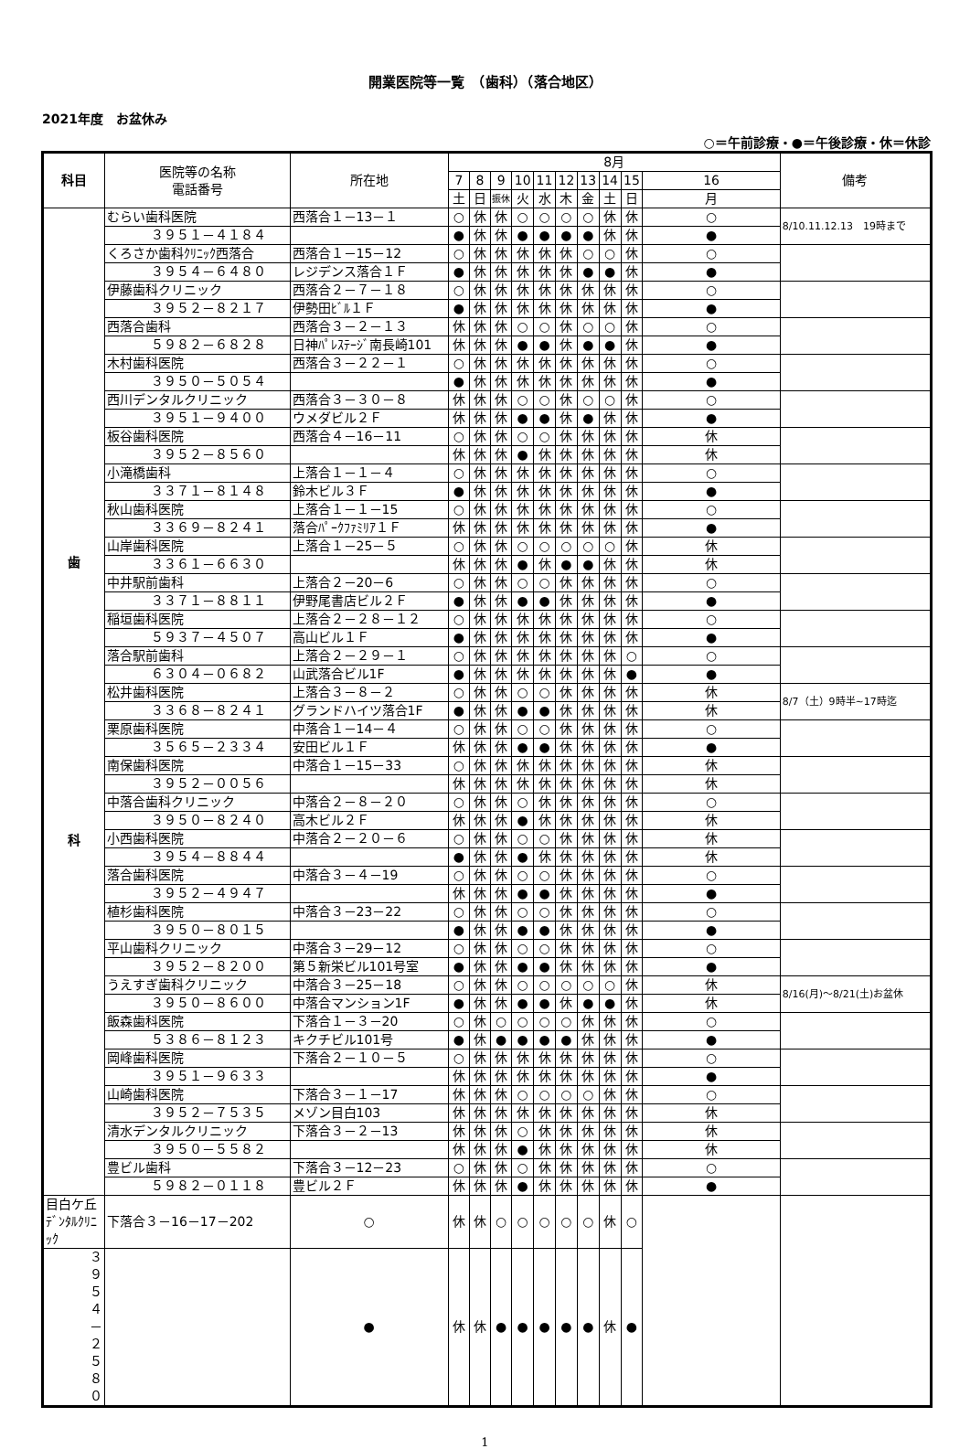開業医院等一覧　（歯科）（落合地区）
2021年度　お盆休み
○＝午前診療・●＝午後診療・休＝休診
| 科目 | 医院等の名称 電話番号 | 所在地 | 8月 | | | | | | | | | | 備考 |
| --- | --- | --- | --- | --- | --- | --- | --- | --- | --- | --- | --- | --- | --- |
| | | | 7 | 8 | 9 | 10 | 11 | 12 | 13 | 14 | 15 | 16 | |
| | | | 土 | 日 | 振休 | 火 | 水 | 木 | 金 | 土 | 日 | 月 | |
| 歯 科 | むらい歯科医院 | 西落合１－13－１ | ○ | 休 | 休 | ○ | ○ | ○ | ○ | 休 | 休 | ○ | 8/10.11.12.13 19時まで |
| | ３９５１－４１８４ | | ● | 休 | 休 | ● | ● | ● | ● | 休 | 休 | ● | |
| | くろさか歯科ｸﾘﾆｯｸ西落合 | 西落合１－15－12 | ○ | 休 | 休 | 休 | 休 | 休 | ○ | ○ | 休 | ○ | |
| | ３９５４－６４８０ | レジデンス落合１Ｆ | ● | 休 | 休 | 休 | 休 | 休 | ● | ● | 休 | ● | |
| | 伊藤歯科クリニック | 西落合２－７－１８ | ○ | 休 | 休 | 休 | 休 | 休 | 休 | 休 | 休 | ○ | |
| | ３９５２－８２１７ | 伊勢田ﾋﾞﾙ１Ｆ | ● | 休 | 休 | 休 | 休 | 休 | 休 | 休 | 休 | ● | |
| | 西落合歯科 | 西落合３－２－１３ | 休 | 休 | 休 | ○ | ○ | 休 | ○ | ○ | 休 | ○ | |
| | ５９８２－６８２８ | 日神ﾊﾟﾚｽﾃｰｼﾞ南長崎101 | 休 | 休 | 休 | ● | ● | 休 | ● | ● | 休 | ● | |
| | 木村歯科医院 | 西落合３－２２－１ | ○ | 休 | 休 | 休 | 休 | 休 | 休 | 休 | 休 | ○ | |
| | ３９５０－５０５４ | | ● | 休 | 休 | 休 | 休 | 休 | 休 | 休 | 休 | ● | |
| | 西川デンタルクリニック | 西落合３－３０－８ | 休 | 休 | 休 | ○ | ○ | 休 | ○ | ○ | 休 | ○ | |
| | ３９５１－９４００ | ウメダビル２Ｆ | 休 | 休 | 休 | ● | ● | 休 | ● | 休 | 休 | ● | |
| | 板谷歯科医院 | 西落合４－16－11 | ○ | 休 | 休 | ○ | ○ | 休 | 休 | 休 | 休 | 休 | |
| | ３９５２－８５６０ | | 休 | 休 | 休 | ● | 休 | 休 | 休 | 休 | 休 | 休 | |
| | 小滝橋歯科 | 上落合１－１－４ | ○ | 休 | 休 | 休 | 休 | 休 | 休 | 休 | 休 | ○ | |
| | ３３７１－８１４８ | 鈴木ビル３Ｆ | ● | 休 | 休 | 休 | 休 | 休 | 休 | 休 | 休 | ● | |
| | 秋山歯科医院 | 上落合１－１－15 | ○ | 休 | 休 | 休 | 休 | 休 | 休 | 休 | 休 | ○ | |
| | ３３６９－８２４１ | 落合ﾊﾟｰｸﾌｧﾐﾘｱ１Ｆ | 休 | 休 | 休 | 休 | 休 | 休 | 休 | 休 | 休 | ● | |
| | 山岸歯科医院 | 上落合１－25－５ | ○ | 休 | 休 | ○ | ○ | ○ | ○ | ○ | 休 | 休 | |
| | ３３６１－６６３０ | | 休 | 休 | 休 | ● | 休 | ● | ● | 休 | 休 | 休 | |
| | 中井駅前歯科 | 上落合２－20－6 | ○ | 休 | 休 | ○ | ○ | 休 | 休 | 休 | 休 | ○ | |
| | ３３７１－８８１１ | 伊野尾書店ビル２Ｆ | ● | 休 | 休 | ● | ● | 休 | 休 | 休 | 休 | ● | |
| | 稲垣歯科医院 | 上落合２－２８－１２ | ○ | 休 | 休 | 休 | 休 | 休 | 休 | 休 | 休 | ○ | |
| | ５９３７－４５０７ | 高山ビル１Ｆ | ● | 休 | 休 | 休 | 休 | 休 | 休 | 休 | 休 | ● | |
| | 落合駅前歯科 | 上落合２－２９－１ | ○ | 休 | 休 | 休 | 休 | 休 | 休 | 休 | ○ | ○ | |
| | ６３０４－０６８２ | 山武落合ビル1F | ● | 休 | 休 | 休 | 休 | 休 | 休 | 休 | ● | ● | |
| | 松井歯科医院 | 上落合３－８－２ | ○ | 休 | 休 | ○ | ○ | 休 | 休 | 休 | 休 | 休 | 8/7（土）9時半~17時迄 |
| | ３３６８－８２４１ | グランドハイツ落合1F | ● | 休 | 休 | ● | ● | 休 | 休 | 休 | 休 | 休 | |
| | 栗原歯科医院 | 中落合１－14－４ | ○ | 休 | 休 | ○ | ○ | 休 | 休 | 休 | 休 | ○ | |
| | ３５６５－２３３４ | 安田ビル１Ｆ | 休 | 休 | 休 | ● | ● | 休 | 休 | 休 | 休 | ● | |
| | 南保歯科医院 | 中落合１－15－33 | ○ | 休 | 休 | 休 | 休 | 休 | 休 | 休 | 休 | 休 | |
| | ３９５２－００５６ | | 休 | 休 | 休 | 休 | 休 | 休 | 休 | 休 | 休 | 休 | |
| | 中落合歯科クリニック | 中落合２－８－２０ | ○ | 休 | 休 | ○ | 休 | 休 | 休 | 休 | 休 | ○ | |
| | ３９５０－８２４０ | 高木ビル２Ｆ | 休 | 休 | 休 | ● | 休 | 休 | 休 | 休 | 休 | 休 | |
| | 小西歯科医院 | 中落合２－２０－６ | ○ | 休 | 休 | ○ | ○ | 休 | 休 | 休 | 休 | 休 | |
| | ３９５４－８８４４ | | ● | 休 | 休 | ● | 休 | 休 | 休 | 休 | 休 | 休 | |
| | 落合歯科医院 | 中落合３－４－19 | ○ | 休 | 休 | ○ | ○ | 休 | 休 | 休 | 休 | ○ | |
| | ３９５２－４９４７ | | 休 | 休 | 休 | ● | ● | 休 | 休 | 休 | 休 | ● | |
| | 植杉歯科医院 | 中落合３－23－22 | ○ | 休 | 休 | ○ | ○ | 休 | 休 | 休 | 休 | ○ | |
| | ３９５０－８０１５ | | ● | 休 | 休 | ● | ● | 休 | 休 | 休 | 休 | ● | |
| | 平山歯科クリニック | 中落合３－29－12 | ○ | 休 | 休 | ○ | ○ | 休 | 休 | 休 | 休 | ○ | |
| | ３９５２－８２００ | 第５新栄ビル101号室 | ● | 休 | 休 | ● | ● | 休 | 休 | 休 | 休 | ● | |
| | うえすぎ歯科クリニック | 中落合３－25－18 | ○ | 休 | 休 | ○ | ○ | ○ | ○ | ○ | 休 | 休 | 8/16(月)～8/21(土)お盆休 |
| | ３９５０－８６００ | 中落合マンション1F | ● | 休 | 休 | ● | ● | 休 | ● | ● | 休 | 休 | |
| | 飯森歯科医院 | 下落合１－３－20 | ○ | 休 | ○ | ○ | ○ | ○ | 休 | 休 | 休 | ○ | |
| | ５３８６－８１２３ | キクチビル101号 | ● | 休 | ● | ● | ● | ● | 休 | 休 | 休 | ● | |
| | 岡峰歯科医院 | 下落合２－１０－５ | ○ | 休 | 休 | 休 | 休 | 休 | 休 | 休 | 休 | ○ | |
| | ３９５１－９６３３ | | 休 | 休 | 休 | 休 | 休 | 休 | 休 | 休 | 休 | ● | |
| | 山崎歯科医院 | 下落合３－１－17 | 休 | 休 | 休 | ○ | ○ | ○ | ○ | 休 | 休 | ○ | |
| | ３９５２－７５３５ | メゾン目白103 | 休 | 休 | 休 | 休 | 休 | 休 | 休 | 休 | 休 | 休 | |
| | 清水デンタルクリニック | 下落合３－２－13 | 休 | 休 | 休 | ○ | 休 | 休 | 休 | 休 | 休 | 休 | |
| | ３９５０－５５８２ | | 休 | 休 | 休 | ● | 休 | 休 | 休 | 休 | 休 | 休 | |
| | 豊ビル歯科 | 下落合３－12－23 | ○ | 休 | 休 | ○ | 休 | 休 | 休 | 休 | 休 | ○ | |
| | ５９８２－０１１８ | 豊ビル２Ｆ | 休 | 休 | 休 | ● | 休 | 休 | 休 | 休 | 休 | ● | |
| 目白ケ丘ﾃﾞﾝﾀﾙｸﾘﾆｯｸ | 下落合３－16－17－202 | ○ | 休 | 休 | ○ | ○ | ○ | ○ | ○ | 休 | ○ | | |
| ３９５４－２５８０ | | ● | 休 | 休 | ● | ● | ● | ● | ● | 休 | ● | | |
1